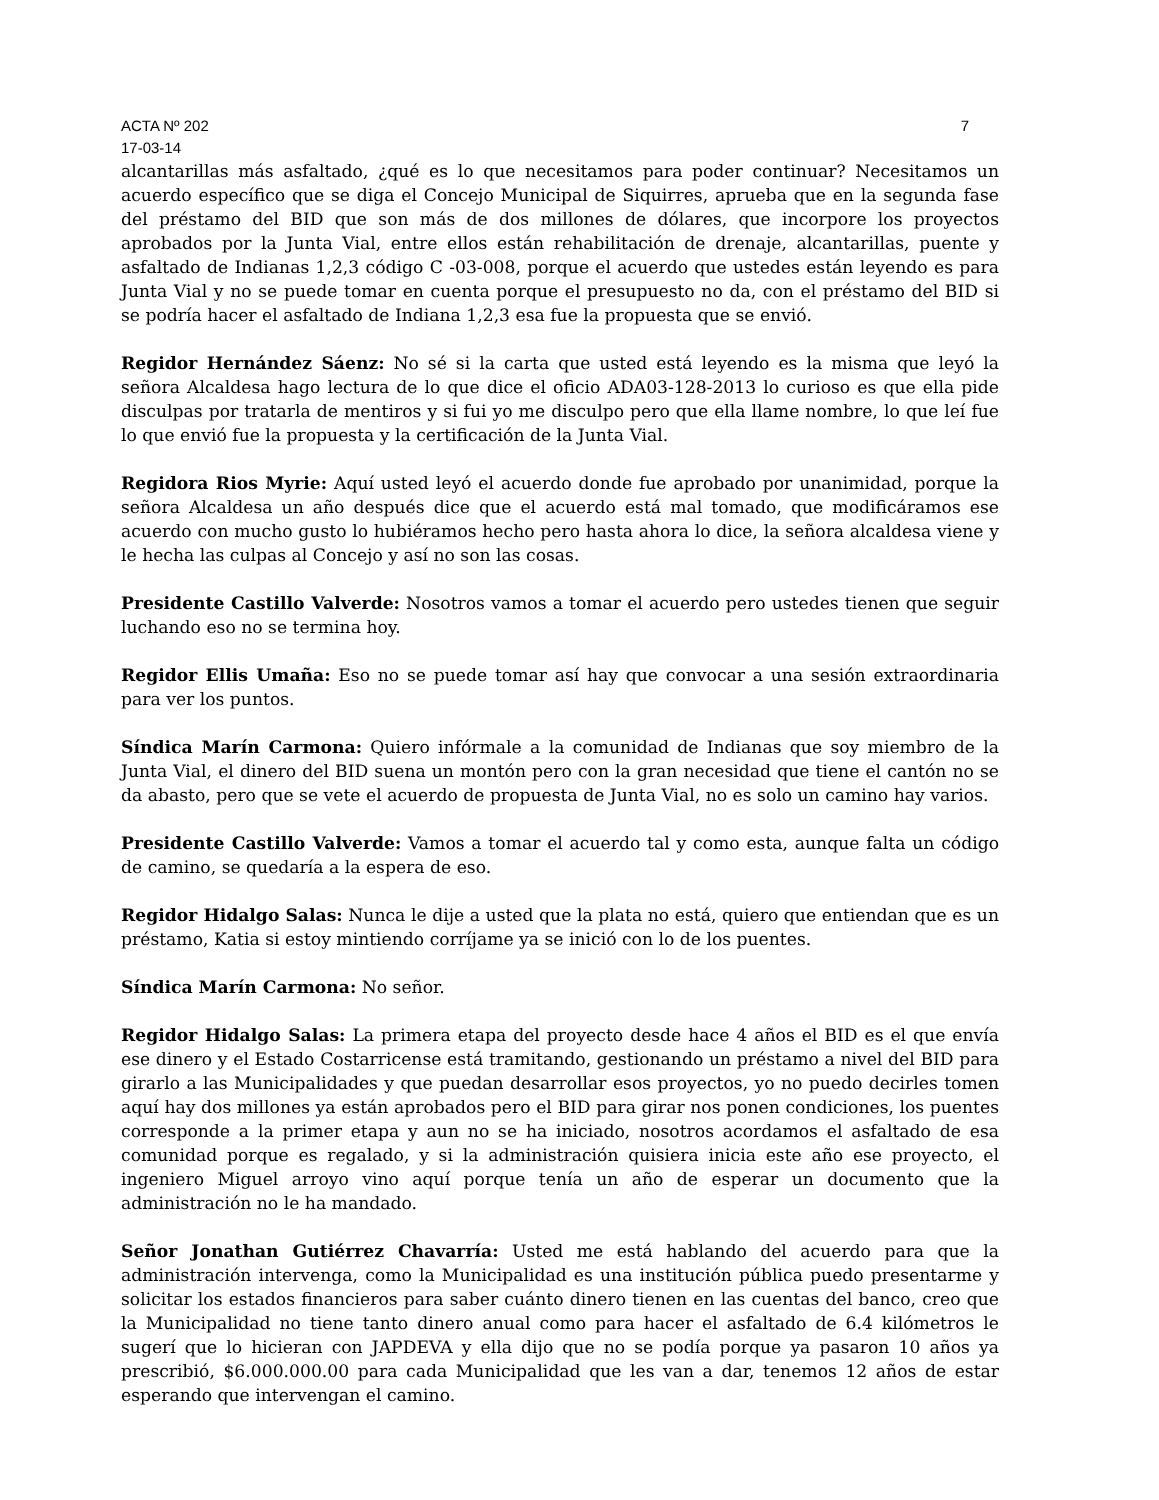ACTA Nº 202 7
17-03-14
alcantarillas más asfaltado, ¿qué es lo que necesitamos para poder continuar? Necesitamos un acuerdo específico que se diga el Concejo Municipal de Siquirres, aprueba que en la segunda fase del préstamo del BID que son más de dos millones de dólares, que incorpore los proyectos aprobados por la Junta Vial, entre ellos están rehabilitación de drenaje, alcantarillas, puente y asfaltado de Indianas 1,2,3 código C -03-008, porque el acuerdo que ustedes están leyendo es para Junta Vial y no se puede tomar en cuenta porque el presupuesto no da, con el préstamo del BID si se podría hacer el asfaltado de Indiana 1,2,3 esa fue la propuesta que se envió.
Regidor Hernández Sáenz: No sé si la carta que usted está leyendo es la misma que leyó la señora Alcaldesa hago lectura de lo que dice el oficio ADA03-128-2013 lo curioso es que ella pide disculpas por tratarla de mentiros y si fui yo me disculpo pero que ella llame nombre, lo que leí fue lo que envió fue la propuesta y la certificación de la Junta Vial.
Regidora Rios Myrie: Aquí usted leyó el acuerdo donde fue aprobado por unanimidad, porque la señora Alcaldesa un año después dice que el acuerdo está mal tomado, que modificáramos ese acuerdo con mucho gusto lo hubiéramos hecho pero hasta ahora lo dice, la señora alcaldesa viene y le hecha las culpas al Concejo y así no son las cosas.
Presidente Castillo Valverde: Nosotros vamos a tomar el acuerdo pero ustedes tienen que seguir luchando eso no se termina hoy.
Regidor Ellis Umaña: Eso no se puede tomar así hay que convocar a una sesión extraordinaria para ver los puntos.
Síndica Marín Carmona: Quiero infórmale a la comunidad de Indianas que soy miembro de la Junta Vial, el dinero del BID suena un montón pero con la gran necesidad que tiene el cantón no se da abasto, pero que se vete el acuerdo de propuesta de Junta Vial, no es solo un camino hay varios.
Presidente Castillo Valverde: Vamos a tomar el acuerdo tal y como esta, aunque falta un código de camino, se quedaría a la espera de eso.
Regidor Hidalgo Salas: Nunca le dije a usted que la plata no está, quiero que entiendan que es un préstamo, Katia si estoy mintiendo corríjame ya se inició con lo de los puentes.
Síndica Marín Carmona: No señor.
Regidor Hidalgo Salas: La primera etapa del proyecto desde hace 4 años el BID es el que envía ese dinero y el Estado Costarricense está tramitando, gestionando un préstamo a nivel del BID para girarlo a las Municipalidades y que puedan desarrollar esos proyectos, yo no puedo decirles tomen aquí hay dos millones ya están aprobados pero el BID para girar nos ponen condiciones, los puentes corresponde a la primer etapa y aun no se ha iniciado, nosotros acordamos el asfaltado de esa comunidad porque es regalado, y si la administración quisiera inicia este año ese proyecto, el ingeniero Miguel arroyo vino aquí porque tenía un año de esperar un documento que la administración no le ha mandado.
Señor Jonathan Gutiérrez Chavarría: Usted me está hablando del acuerdo para que la administración intervenga, como la Municipalidad es una institución pública puedo presentarme y solicitar los estados financieros para saber cuánto dinero tienen en las cuentas del banco, creo que la Municipalidad no tiene tanto dinero anual como para hacer el asfaltado de 6.4 kilómetros le sugerí que lo hicieran con JAPDEVA y ella dijo que no se podía porque ya pasaron 10 años ya prescribió, $6.000.000.00 para cada Municipalidad que les van a dar, tenemos 12 años de estar esperando que intervengan el camino.